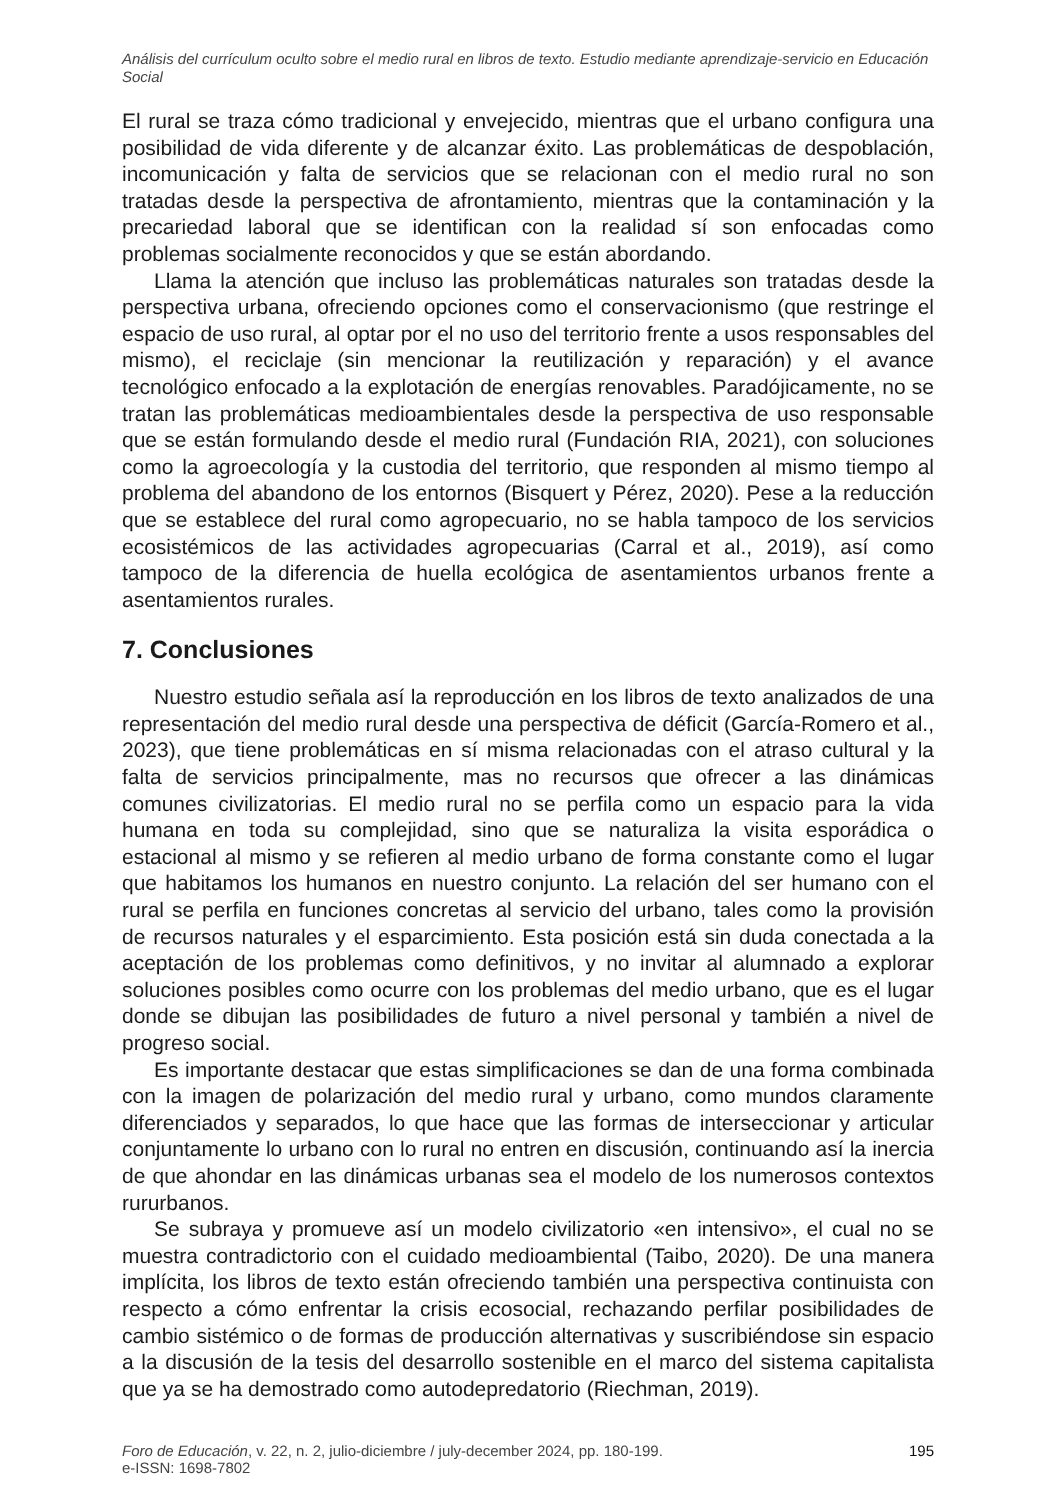Análisis del currículum oculto sobre el medio rural en libros de texto. Estudio mediante aprendizaje-servicio en Educación Social
El rural se traza cómo tradicional y envejecido, mientras que el urbano configura una posibilidad de vida diferente y de alcanzar éxito. Las problemáticas de despoblación, incomunicación y falta de servicios que se relacionan con el medio rural no son tratadas desde la perspectiva de afrontamiento, mientras que la contaminación y la precariedad laboral que se identifican con la realidad sí son enfocadas como problemas socialmente reconocidos y que se están abordando.
Llama la atención que incluso las problemáticas naturales son tratadas desde la perspectiva urbana, ofreciendo opciones como el conservacionismo (que restringe el espacio de uso rural, al optar por el no uso del territorio frente a usos responsables del mismo), el reciclaje (sin mencionar la reutilización y reparación) y el avance tecnológico enfocado a la explotación de energías renovables. Paradójicamente, no se tratan las problemáticas medioambientales desde la perspectiva de uso responsable que se están formulando desde el medio rural (Fundación RIA, 2021), con soluciones como la agroecología y la custodia del territorio, que responden al mismo tiempo al problema del abandono de los entornos (Bisquert y Pérez, 2020). Pese a la reducción que se establece del rural como agropecuario, no se habla tampoco de los servicios ecosistémicos de las actividades agropecuarias (Carral et al., 2019), así como tampoco de la diferencia de huella ecológica de asentamientos urbanos frente a asentamientos rurales.
7. Conclusiones
Nuestro estudio señala así la reproducción en los libros de texto analizados de una representación del medio rural desde una perspectiva de déficit (García-Romero et al., 2023), que tiene problemáticas en sí misma relacionadas con el atraso cultural y la falta de servicios principalmente, mas no recursos que ofrecer a las dinámicas comunes civilizatorias. El medio rural no se perfila como un espacio para la vida humana en toda su complejidad, sino que se naturaliza la visita esporádica o estacional al mismo y se refieren al medio urbano de forma constante como el lugar que habitamos los humanos en nuestro conjunto. La relación del ser humano con el rural se perfila en funciones concretas al servicio del urbano, tales como la provisión de recursos naturales y el esparcimiento. Esta posición está sin duda conectada a la aceptación de los problemas como definitivos, y no invitar al alumnado a explorar soluciones posibles como ocurre con los problemas del medio urbano, que es el lugar donde se dibujan las posibilidades de futuro a nivel personal y también a nivel de progreso social.
Es importante destacar que estas simplificaciones se dan de una forma combinada con la imagen de polarización del medio rural y urbano, como mundos claramente diferenciados y separados, lo que hace que las formas de interseccionar y articular conjuntamente lo urbano con lo rural no entren en discusión, continuando así la inercia de que ahondar en las dinámicas urbanas sea el modelo de los numerosos contextos rururbanos.
Se subraya y promueve así un modelo civilizatorio «en intensivo», el cual no se muestra contradictorio con el cuidado medioambiental (Taibo, 2020). De una manera implícita, los libros de texto están ofreciendo también una perspectiva continuista con respecto a cómo enfrentar la crisis ecosocial, rechazando perfilar posibilidades de cambio sistémico o de formas de producción alternativas y suscribiéndose sin espacio a la discusión de la tesis del desarrollo sostenible en el marco del sistema capitalista que ya se ha demostrado como autodepredatorio (Riechman, 2019).
Foro de Educación, v. 22, n. 2, julio-diciembre / july-december 2024, pp. 180-199.
e-ISSN: 1698-7802
195